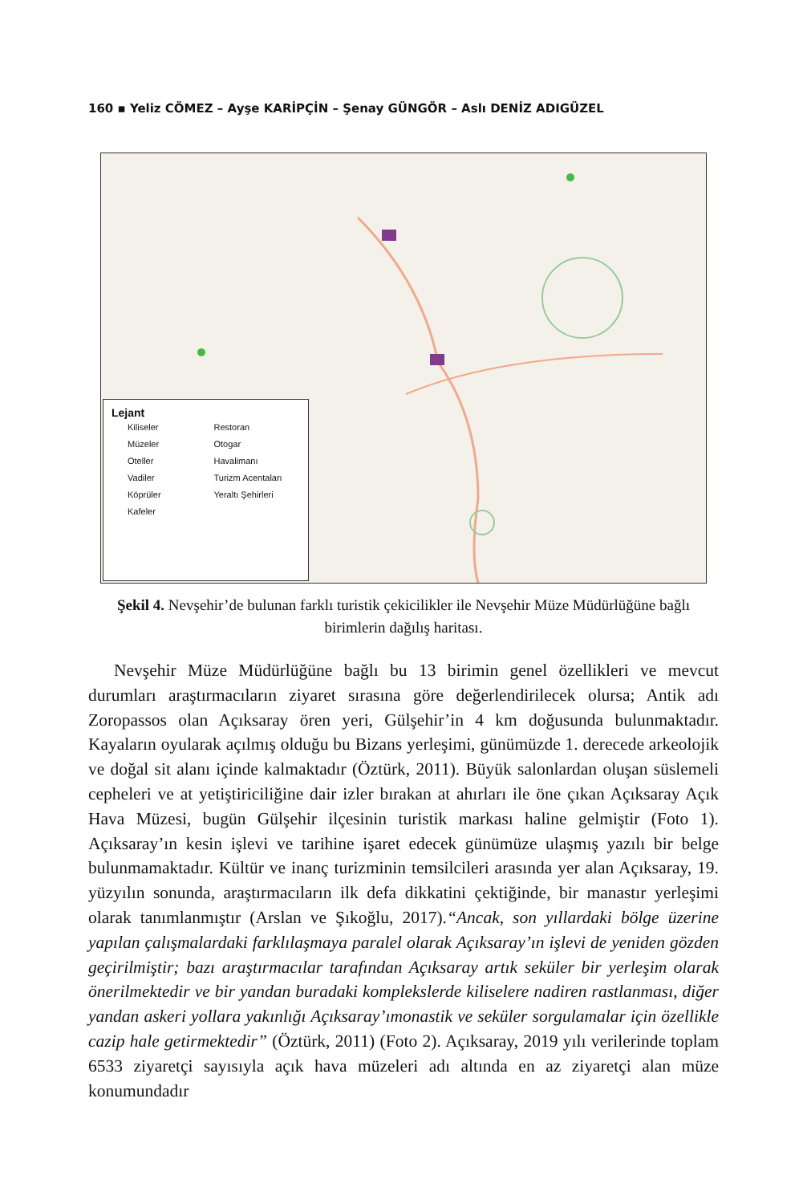160 ▪ Yeliz CÖMEZ – Ayşe KARİPÇİN – Şenay GÜNGÖR – Aslı DENİZ ADIGÜZEL
Lejant
Kiliseler Restoran Müzeler Otogar Oteller Havalimanı Vadiler Turizm Acentaları Köprüler Yeraltı Şehirleri Kafeler
Şekil 4. Nevşehir’de bulunan farklı turistik çekicilikler ile Nevşehir Müze Müdürlüğüne bağlı birimlerin dağılış haritası.
Nevşehir Müze Müdürlüğüne bağlı bu 13 birimin genel özellikleri ve mevcut durumları araştırmacıların ziyaret sırasına göre değerlendirilecek olursa; Antik adı Zoropassos olan Açıksaray ören yeri, Gülşehir’in 4 km doğusunda bulunmaktadır. Kayaların oyularak açılmış olduğu bu Bizans yerleşimi, günümüzde 1. derecede arkeolojik ve doğal sit alanı içinde kalmaktadır (Öztürk, 2011). Büyük salonlardan oluşan süslemeli cepheleri ve at yetiştiriciliğine dair izler bırakan at ahırları ile öne çıkan Açıksaray Açık Hava Müzesi, bugün Gülşehir ilçesinin turistik markası haline gelmiştir (Foto 1). Açıksaray’ın kesin işlevi ve tarihine işaret edecek günümüze ulaşmış yazılı bir belge bulunmamaktadır. Kültür ve inanç turizminin temsilcileri arasında yer alan Açıksaray, 19. yüzyılın sonunda, araştırmacıların ilk defa dikkatini çektiğinde, bir manastır yerleşimi olarak tanımlanmıştır (Arslan ve Şıkoğlu, 2017).“Ancak, son yıllardaki bölge üzerine yapılan çalışmalardaki farklılaşmaya paralel olarak Açıksaray’ın işlevi de yeniden gözden geçirilmiştir; bazı araştırmacılar tarafından Açıksaray artık seküler bir yerleşim olarak önerilmektedir ve bir yandan buradaki komplekslerde kiliselere nadiren rastlanması, diğer yandan askeri yollara yakınlığı Açıksaray’ımonastik ve seküler sorgulamalar için özellikle cazip hale getirmektedir” (Öztürk, 2011) (Foto 2). Açıksaray, 2019 yılı verilerinde toplam 6533 ziyaretçi sayısıyla açık hava müzeleri adı altında en az ziyaretçi alan müze konumundadır